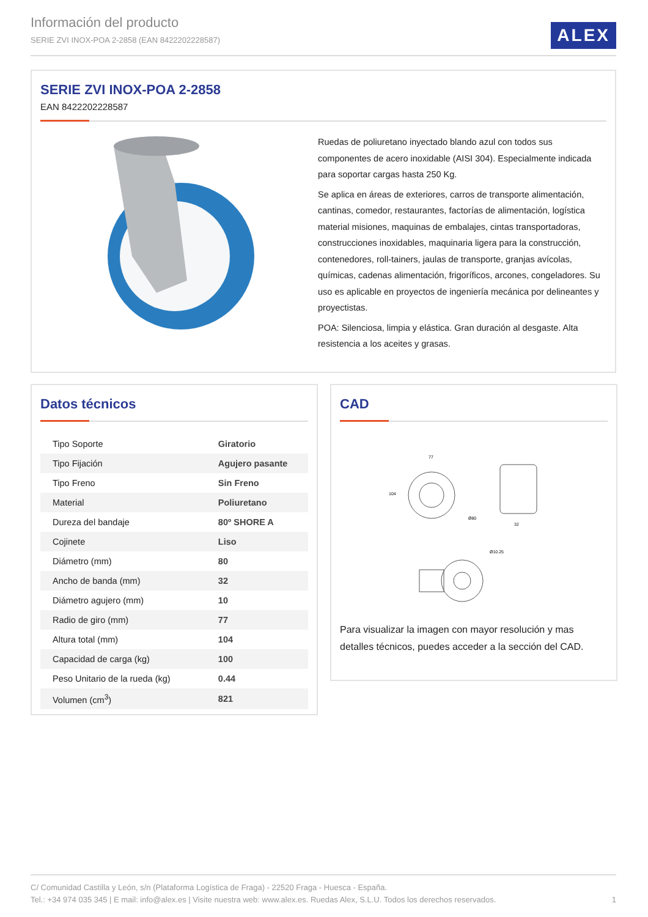Información del producto
SERIE ZVI INOX-POA 2-2858 (EAN 8422202228587)
ALEX
SERIE ZVI INOX-POA 2-2858
EAN 8422202228587
Ruedas de poliuretano inyectado blando azul con todos sus componentes de acero inoxidable (AISI 304). Especialmente indicada para soportar cargas hasta 250 Kg.
Se aplica en áreas de exteriores, carros de transporte alimentación, cantinas, comedor, restaurantes, factorías de alimentación, logística material misiones, maquinas de embalajes, cintas transportadoras, construcciones inoxidables, maquinaria ligera para la construcción, contenedores, roll-tainers, jaulas de transporte, granjas avícolas, químicas, cadenas alimentación, frigoríficos, arcones, congeladores. Su uso es aplicable en proyectos de ingeniería mecánica por delineantes y proyectistas.
POA: Silenciosa, limpia y elástica. Gran duración al desgaste. Alta resistencia a los aceites y grasas.
Datos técnicos
| Tipo Soporte | Giratorio |
| Tipo Fijación | Agujero pasante |
| Tipo Freno | Sin Freno |
| Material | Poliuretano |
| Dureza del bandaje | 80º SHORE A |
| Cojinete | Liso |
| Diámetro (mm) | 80 |
| Ancho de banda (mm) | 32 |
| Diámetro agujero (mm) | 10 |
| Radio de giro (mm) | 77 |
| Altura total (mm) | 104 |
| Capacidad de carga (kg) | 100 |
| Peso Unitario de la rueda (kg) | 0.44 |
| Volumen (cm<sup>3</sup>) | 821 |
CAD
77
Ø80
32
Ø10.25
104
Para visualizar la imagen con mayor resolución y mas detalles técnicos, puedes acceder a la sección del CAD.
C/ Comunidad Castilla y León, s/n (Plataforma Logística de Fraga) - 22520 Fraga - Huesca - España.
Tel.: +34 974 035 345 | E mail: info@alex.es | Visite nuestra web: www.alex.es. Ruedas Alex, S.L.U. Todos los derechos reservados. 1